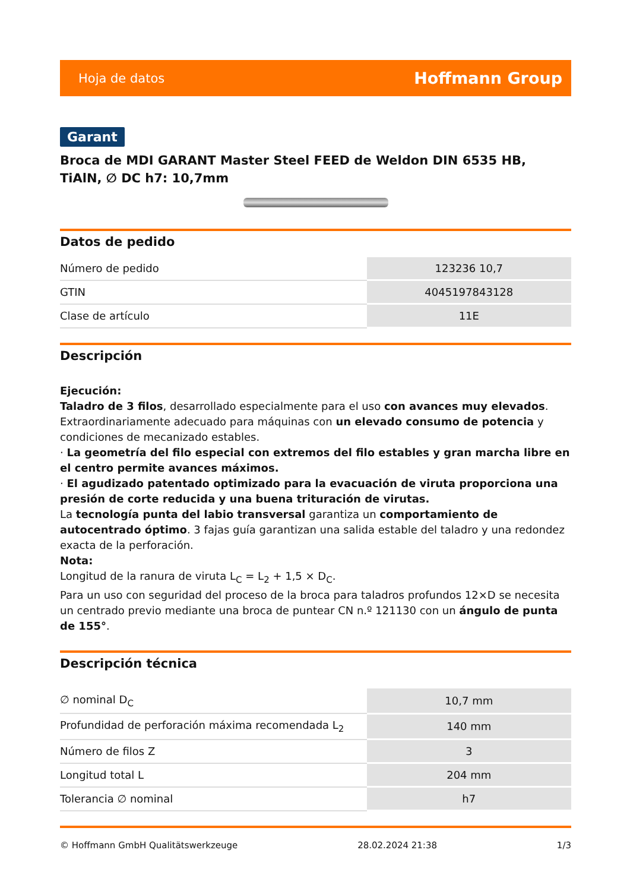Hoja de datos Hoffmann Group
Garant
Broca de MDI GARANT Master Steel FEED de Weldon DIN 6535 HB, TiAlN, ∅ DC h7: 10,7mm
Datos de pedido
| Número de pedido | 123236 10,7 |
| GTIN | 4045197843128 |
| Clase de artículo | 11E |
Descripción
Ejecución:
Taladro de 3 filos, desarrollado especialmente para el uso con avances muy elevados. Extraordinariamente adecuado para máquinas con un elevado consumo de potencia y condiciones de mecanizado estables.
· La geometría del filo especial con extremos del filo estables y gran marcha libre en el centro permite avances máximos.
· El agudizado patentado optimizado para la evacuación de viruta proporciona una presión de corte reducida y una buena trituración de virutas.
La tecnología punta del labio transversal garantiza un comportamiento de autocentrado óptimo. 3 fajas guía garantizan una salida estable del taladro y una redondez exacta de la perforación.
Nota:
Longitud de la ranura de viruta L<sub>C</sub> = L<sub>2</sub> + 1,5 × D<sub>C</sub>.
Para un uso con seguridad del proceso de la broca para taladros profundos 12×D se necesita un centrado previo mediante una broca de puntear CN n.º 121130 con un ángulo de punta de 155°.
Descripción técnica
| ∅ nominal D<sub>C</sub> | 10,7 mm |
| Profundidad de perforación máxima recomendada L<sub>2</sub> | 140 mm |
| Número de filos Z | 3 |
| Longitud total L | 204 mm |
| Tolerancia ∅ nominal | h7 |
© Hoffmann GmbH Qualitätswerkzeuge 28.02.2024 21:38 1/3